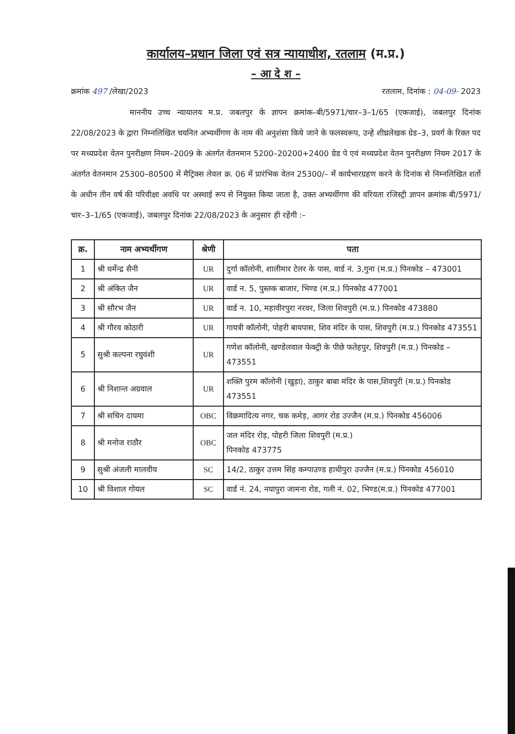कार्यालय–प्रधान जिला एवं सत्र न्यायाधीश, रतलाम (म.प्र.)
– आ दे श –
क्रमांक 497 /लेखा/2023 रतलाम, दिनांक : 04-09- 2023
माननीय उच्च न्यायालय म.प्र. जबलपुर के ज्ञापन क्रमांक–बी/5971/चार–3–1/65 (एकजाई), जबलपुर दिनांक 22/08/2023 के द्वारा निम्नलिखित चयनित अभ्यर्थीगण के नाम की अनुशंसा किये जाने के फलस्वरूप, उन्हें शीघ्रलेखक ग्रेड–3, प्रवर्ग के रिक्त पद पर मध्यप्रदेश वेतन पुनरीक्षण नियम–2009 के अंतर्गत वेतनमान 5200–20200+2400 ग्रेड पे एवं मध्यप्रदेश वेतन पुनरीक्षण नियम 2017 के अंतर्गत वेतनमान 25300–80500 में मैट्रिक्स लेवल क्र. 06 में प्रारंभिक वेतन 25300/– में कार्यभारग्रहण करने के दिनांक से निम्नलिखित शर्तो के अधीन तीन वर्ष की परिवीक्षा अवधि पर अस्थाई रूप से नियुक्त किया जाता है, उक्त अभ्यर्थीगण की वरियता रजिस्ट्री ज्ञापन क्रमांक बी/5971/चार–3–1/65 (एकजाई), जबलपुर दिनांक 22/08/2023 के अनुसार ही रहेंगी :–
| क्र. | नाम अभ्यर्थीगण | श्रेणी | पता |
| --- | --- | --- | --- |
| 1 | श्री धर्मेन्द्र सैनी | UR | दुर्गा कॉलोनी, शालीमार टेलर के पास, वार्ड नं. 3,गुना (म.प्र.) पिनकोड – 473001 |
| 2 | श्री अंकित जैन | UR | वार्ड न. 5, पुस्तक बाजार, भिण्ड (म.प्र.) पिनकोड 477001 |
| 3 | श्री सौरभ जैन | UR | वार्ड न. 10, महावीरपुरा नरवर, जिला शिवपुरी (म.प्र.) पिनकोड 473880 |
| 4 | श्री गौरव कोठारी | UR | गायत्री कॉलोनी, पोहरी बायपास, शिव मंदिर के पास, शिवपुरी (म.प्र.) पिनकोड 473551 |
| 5 | सुश्री कल्पना रघुवंशी | UR | गणेश कॉलोनी, खण्डेलवाल फेक्ट्री के पीछे फतेहपुर, शिवपुरी (म.प्र.) पिनकोड – 473551 |
| 6 | श्री निशान्त अग्रवाल | UR | शक्ति पुरम कॉलोनी (खुड़ा), ठाकुर बाबा मंदिर के पास,शिवपुरी (म.प्र.) पिनकोड 473551 |
| 7 | श्री सचिन दायमा | OBC | विक्रमादित्य नगर, चक कमेड़, आगर रोड उज्जैन (म.प्र.) पिनकोड 456006 |
| 8 | श्री मनोज राठौर | OBC | जल मंदिर रोड़, पोहरी जिला शिवपुरी (म.प्र.) पिनकोड 473775 |
| 9 | सुश्री अंजली मालवीय | SC | 14/2, ठाकुर उत्तम सिंह कम्पाउण्ड हाथीपुरा उज्जैन (म.प्र.) पिनकोड 456010 |
| 10 | श्री विशाल गोयल | SC | वार्ड नं. 24, नयापुरा जामना रोड, गली नं. 02, भिण्ड(म.प्र.) पिनकोड 477001 |